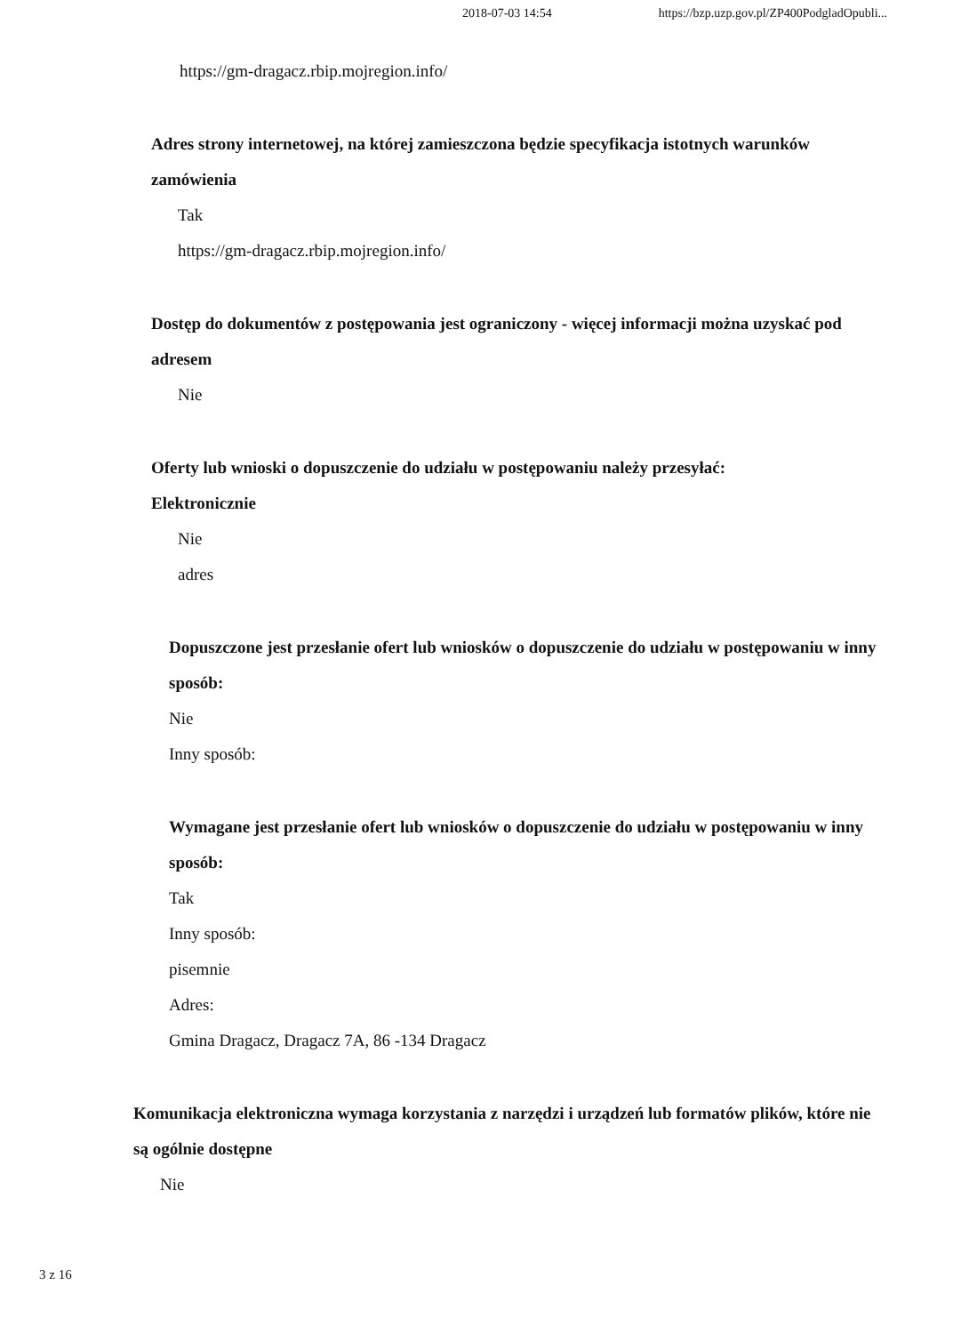2018-07-03 14:54 https://bzp.uzp.gov.pl/ZP400PodgladOpubli...
https://gm-dragacz.rbip.mojregion.info/
Adres strony internetowej, na której zamieszczona będzie specyfikacja istotnych warunków zamówienia
Tak
https://gm-dragacz.rbip.mojregion.info/
Dostęp do dokumentów z postępowania jest ograniczony - więcej informacji można uzyskać pod adresem
Nie
Oferty lub wnioski o dopuszczenie do udziału w postępowaniu należy przesyłać:
Elektronicznie
Nie
adres
Dopuszczone jest przesłanie ofert lub wniosków o dopuszczenie do udziału w postępowaniu w inny sposób:
Nie
Inny sposób:
Wymagane jest przesłanie ofert lub wniosków o dopuszczenie do udziału w postępowaniu w inny sposób:
Tak
Inny sposób:
pisemnie
Adres:
Gmina Dragacz, Dragacz 7A, 86 -134 Dragacz
Komunikacja elektroniczna wymaga korzystania z narzędzi i urządzeń lub formatów plików, które nie są ogólnie dostępne
Nie
3 z 16